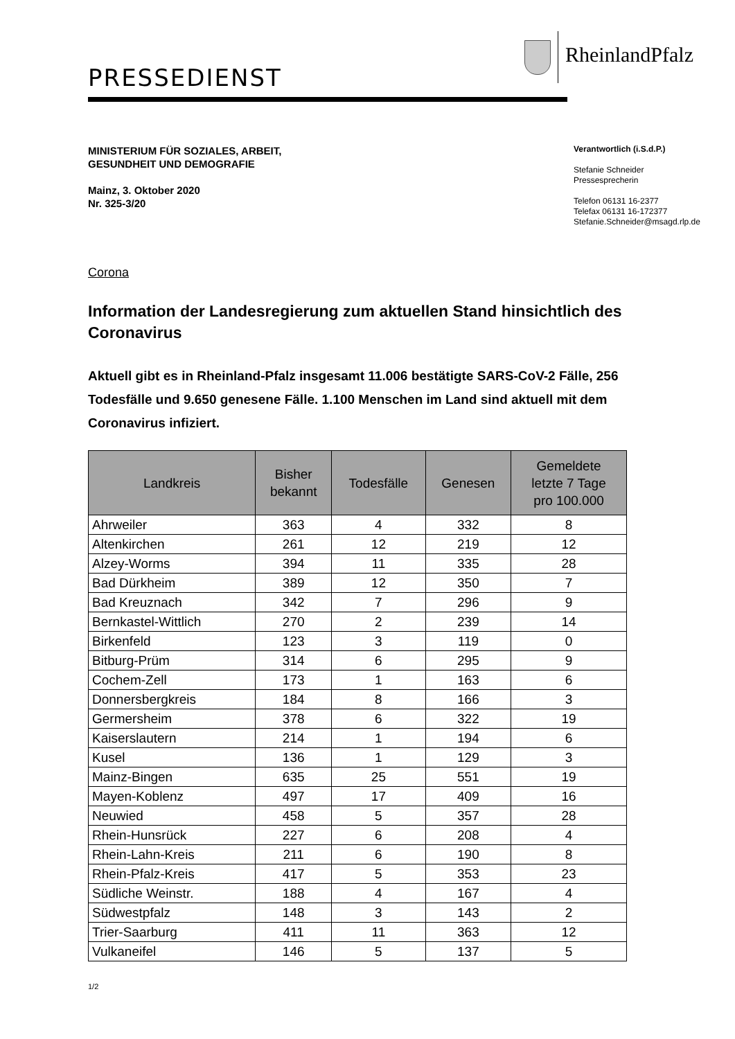RheinlandPfalz
PRESSEDIENST
MINISTERIUM FÜR SOZIALES, ARBEIT,
GESUNDHEIT UND DEMOGRAFIE
Mainz, 3. Oktober 2020
Nr. 325-3/20
Verantwortlich (i.S.d.P.)
Stefanie Schneider
Pressesprecherin
Telefon 06131 16-2377
Telefax 06131 16-172377
Stefanie.Schneider@msagd.rlp.de
Corona
Information der Landesregierung zum aktuellen Stand hinsichtlich des Coronavirus
Aktuell gibt es in Rheinland-Pfalz insgesamt 11.006 bestätigte SARS-CoV-2 Fälle, 256 Todesfälle und 9.650 genesene Fälle. 1.100 Menschen im Land sind aktuell mit dem Coronavirus infiziert.
| Landkreis | Bisher bekannt | Todesfälle | Genesen | Gemeldete letzte 7 Tage pro 100.000 |
| --- | --- | --- | --- | --- |
| Ahrweiler | 363 | 4 | 332 | 8 |
| Altenkirchen | 261 | 12 | 219 | 12 |
| Alzey-Worms | 394 | 11 | 335 | 28 |
| Bad Dürkheim | 389 | 12 | 350 | 7 |
| Bad Kreuznach | 342 | 7 | 296 | 9 |
| Bernkastel-Wittlich | 270 | 2 | 239 | 14 |
| Birkenfeld | 123 | 3 | 119 | 0 |
| Bitburg-Prüm | 314 | 6 | 295 | 9 |
| Cochem-Zell | 173 | 1 | 163 | 6 |
| Donnersbergkreis | 184 | 8 | 166 | 3 |
| Germersheim | 378 | 6 | 322 | 19 |
| Kaiserslautern | 214 | 1 | 194 | 6 |
| Kusel | 136 | 1 | 129 | 3 |
| Mainz-Bingen | 635 | 25 | 551 | 19 |
| Mayen-Koblenz | 497 | 17 | 409 | 16 |
| Neuwied | 458 | 5 | 357 | 28 |
| Rhein-Hunsrück | 227 | 6 | 208 | 4 |
| Rhein-Lahn-Kreis | 211 | 6 | 190 | 8 |
| Rhein-Pfalz-Kreis | 417 | 5 | 353 | 23 |
| Südliche Weinstr. | 188 | 4 | 167 | 4 |
| Südwestpfalz | 148 | 3 | 143 | 2 |
| Trier-Saarburg | 411 | 11 | 363 | 12 |
| Vulkaneifel | 146 | 5 | 137 | 5 |
1/2